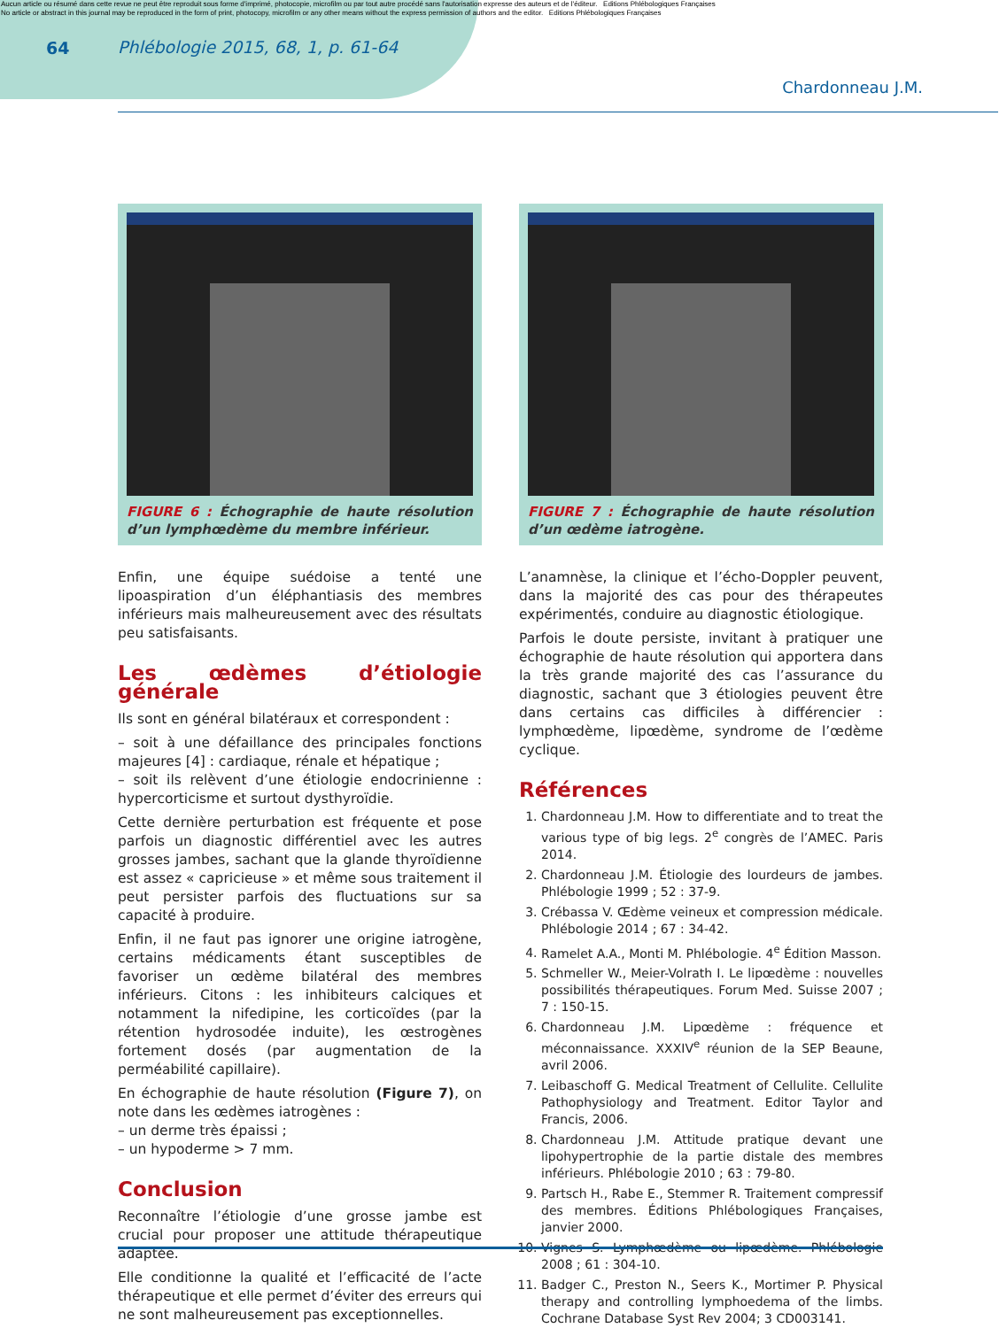Aucun article ou résumé dans cette revue ne peut être reproduit sous forme d'imprimé, photocopie, microfilm ou par tout autre procédé sans l'autorisation expresse des auteurs et de l'éditeur. Editions Phlébologiques Françaises
No article or abstract in this journal may be reproduced in the form of print, photocopy, microfilm or any other means without the express permission of authors and the editor. Editions Phlébologiques Françaises
64
Phlébologie 2015, 68, 1, p. 61-64
Chardonneau J.M.
FIGURE 6 : Échographie de haute résolution d’un lymphœdème du membre inférieur.
Enfin, une équipe suédoise a tenté une lipoaspiration d’un éléphantiasis des membres inférieurs mais malheureusement avec des résultats peu satisfaisants.
Les œdèmes d’étiologie générale
Ils sont en général bilatéraux et correspondent :
– soit à une défaillance des principales fonctions majeures [4] : cardiaque, rénale et hépatique ;
– soit ils relèvent d’une étiologie endocrinienne : hypercorticisme et surtout dysthyroïdie.
Cette dernière perturbation est fréquente et pose parfois un diagnostic différentiel avec les autres grosses jambes, sachant que la glande thyroïdienne est assez « capricieuse » et même sous traitement il peut persister parfois des fluctuations sur sa capacité à produire.
Enfin, il ne faut pas ignorer une origine iatrogène, certains médicaments étant susceptibles de favoriser un œdème bilatéral des membres inférieurs. Citons : les inhibiteurs calciques et notamment la nifedipine, les corticoïdes (par la rétention hydrosodée induite), les œstrogènes fortement dosés (par augmentation de la perméabilité capillaire).
En échographie de haute résolution (Figure 7), on note dans les œdèmes iatrogènes :
– un derme très épaissi ;
– un hypoderme > 7 mm.
Conclusion
Reconnaître l’étiologie d’une grosse jambe est crucial pour proposer une attitude thérapeutique adaptée.
Elle conditionne la qualité et l’efficacité de l’acte thérapeutique et elle permet d’éviter des erreurs qui ne sont malheureusement pas exceptionnelles.
FIGURE 7 : Échographie de haute résolution d’un œdème iatrogène.
L’anamnèse, la clinique et l’écho-Doppler peuvent, dans la majorité des cas pour des thérapeutes expérimentés, conduire au diagnostic étiologique.
Parfois le doute persiste, invitant à pratiquer une échographie de haute résolution qui apportera dans la très grande majorité des cas l’assurance du diagnostic, sachant que 3 étiologies peuvent être dans certains cas difficiles à différencier : lymphœdème, lipœdème, syndrome de l’œdème cyclique.
Références
1. Chardonneau J.M. How to differentiate and to treat the various type of big legs. 2<sup>e</sup> congrès de l’AMEC. Paris 2014.
2. Chardonneau J.M. Étiologie des lourdeurs de jambes. Phlébologie 1999 ; 52 : 37-9.
3. Crébassa V. Œdème veineux et compression médicale. Phlébologie 2014 ; 67 : 34-42.
4. Ramelet A.A., Monti M. Phlébologie. 4<sup>e</sup> Édition Masson.
5. Schmeller W., Meier-Volrath I. Le lipœdème : nouvelles possibilités thérapeutiques. Forum Med. Suisse 2007 ; 7 : 150-15.
6. Chardonneau J.M. Lipœdème : fréquence et méconnaissance. XXXIV<sup>e</sup> réunion de la SEP Beaune, avril 2006.
7. Leibaschoff G. Medical Treatment of Cellulite. Cellulite Pathophysiology and Treatment. Editor Taylor and Francis, 2006.
8. Chardonneau J.M. Attitude pratique devant une lipohypertrophie de la partie distale des membres inférieurs. Phlébologie 2010 ; 63 : 79-80.
9. Partsch H., Rabe E., Stemmer R. Traitement compressif des membres. Éditions Phlébologiques Françaises, janvier 2000.
10. Vignes S. Lymphœdème ou lipœdème. Phlébologie 2008 ; 61 : 304-10.
11. Badger C., Preston N., Seers K., Mortimer P. Physical therapy and controlling lymphoedema of the limbs. Cochrane Database Syst Rev 2004; 3 CD003141.